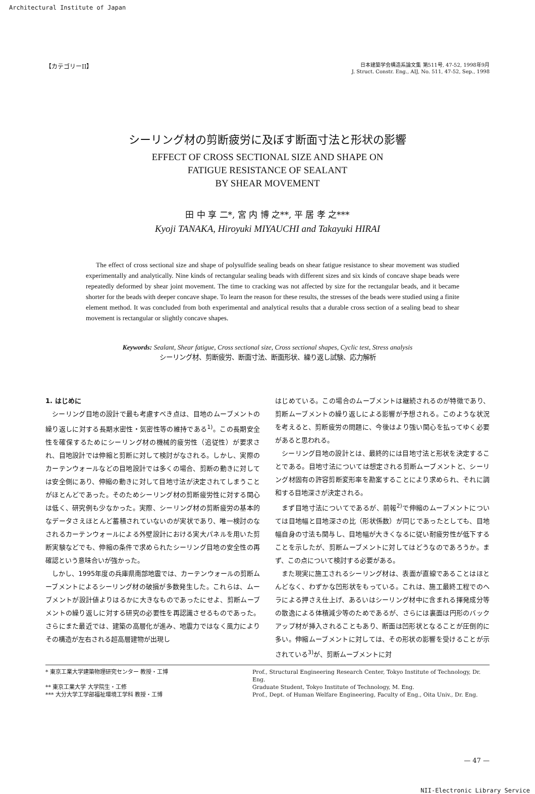Architectural Institute of Japan
【カテゴリーII】
日本建築学会構造系論文集 第511号, 47-52, 1998年9月
J. Struct. Constr. Eng., AIJ, No. 511, 47-52, Sep., 1998
シーリング材の剪断疲労に及ぼす断面寸法と形状の影響
EFFECT OF CROSS SECTIONAL SIZE AND SHAPE ON
FATIGUE RESISTANCE OF SEALANT
BY SHEAR MOVEMENT
田 中 享 二*, 宮 内 博 之**, 平 居 孝 之***
Kyoji TANAKA, Hiroyuki MIYAUCHI and Takayuki HIRAI
The effect of cross sectional size and shape of polysulfide sealing beads on shear fatigue resistance to shear movement was studied experimentally and analytically. Nine kinds of rectangular sealing beads with different sizes and six kinds of concave shape beads were repeatedly deformed by shear joint movement. The time to cracking was not affected by size for the rectangular beads, and it became shorter for the beads with deeper concave shape. To learn the reason for these results, the stresses of the beads were studied using a finite element method. It was concluded from both experimental and analytical results that a durable cross section of a sealing bead to shear movement is rectangular or slightly concave shapes.
Keywords: Sealant, Shear fatigue, Cross sectional size, Cross sectional shapes, Cyclic test, Stress analysis
シーリング材、剪断疲労、断面寸法、断面形状、繰り返し試験、応力解析
1. はじめに
シーリング目地の設計で最も考慮すべき点は、目地のムーブメントの繰り返しに対する長期水密性・気密性等の維持である<sup>1)</sup>。この長期安全性を確保するためにシーリング材の機械的疲労性（追従性）が要求され、目地設計では伸縮と剪断に対して検討がなされる。しかし、実際のカーテンウォールなどの目地設計では多くの場合、剪断の動きに対しては安全側にあり、伸縮の動きに対して目地寸法が決定されてしまうことがほとんどであった。そのためシーリング材の剪断疲労性に対する関心は低く、研究例も少なかった。実際、シーリング材の剪断疲労の基本的なデータさえほとんど蓄積されていないのが実状であり、唯一検討のなされるカーテンウォールによる外壁設計における実大パネルを用いた剪断実験などでも、伸縮の条件で求められたシーリング目地の安全性の再確認という意味合いが強かった。
しかし、1995年度の兵庫県南部地震では、カーテンウォールの剪断ムーブメントによるシーリング材の破損が多数発生した。これらは、ムーブメントが設計値よりはるかに大きなものであったにせよ、剪断ムーブメントの繰り返しに対する研究の必要性を再認識させるものであった。さらにまた最近では、建築の高層化が進み、地震力ではなく風力によりその構造が左右される超高層建物が出現し
はじめている。この場合のムーブメントは継続されるのが特徴であり、剪断ムーブメントの繰り返しによる影響が予想される。このような状況を考えると、剪断疲労の問題に、今後はより強い関心を払ってゆく必要があると思われる。
シーリング目地の設計とは、最終的には目地寸法と形状を決定することである。目地寸法については想定される剪断ムーブメントと、シーリング材固有の許容剪断変形率を勘案することにより求められ、それに調和する目地深さが決定される。
まず目地寸法についてであるが、前報<sup>2)</sup>で伸縮のムーブメントについては目地幅と目地深さの比（形状係数）が同じであったとしても、目地幅自身の寸法も関与し、目地幅が大きくなるに従い耐疲労性が低下することを示したが、剪断ムーブメントに対してはどうなのであろうか。まず、この点について検討する必要がある。
また現実に施工されるシーリング材は、表面が直線であることはほとんどなく、わずかな凹形状をもっている。これは、施工最終工程でのヘラによる押さえ仕上げ、あるいはシーリング材中に含まれる揮発成分等の散逸による体積減少等のためであるが、さらには裏面は円形のバックアップ材が挿入されることもあり、断面は凹形状となることが圧倒的に多い。伸縮ムーブメントに対しては、その形状の影響を受けることが示されている<sup>3)</sup>が、剪断ムーブメントに対
* 東京工業大学建築物理研究センター 教授・工博
** 東京工業大学 大学院生・工修
*** 大分大学工学部福祉環境工学科 教授・工博
Prof., Structural Engineering Research Center, Tokyo Institute of Technology, Dr. Eng.
Graduate Student, Tokyo Institute of Technology, M. Eng.
Prof., Dept. of Human Welfare Engineering, Faculty of Eng., Oita Univ., Dr. Eng.
— 47 —
NII-Electronic Library Service